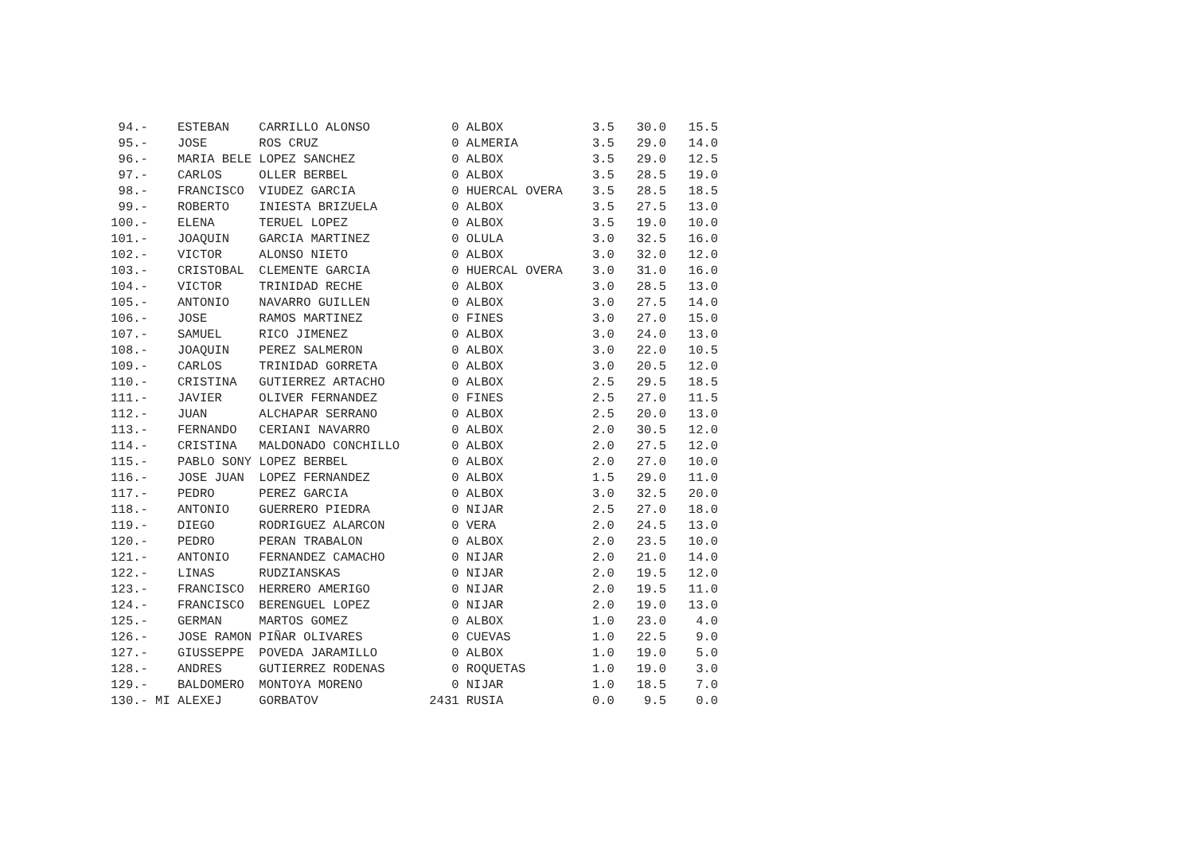| 94.- | ESTEBAN | CARRILLO ALONSO | 0 | ALBOX | 3.5 | 30.0 | 15.5 |
| 95.- | JOSE | ROS CRUZ | 0 | ALMERIA | 3.5 | 29.0 | 14.0 |
| 96.- | MARIA BELE | LOPEZ SANCHEZ | 0 | ALBOX | 3.5 | 29.0 | 12.5 |
| 97.- | CARLOS | OLLER BERBEL | 0 | ALBOX | 3.5 | 28.5 | 19.0 |
| 98.- | FRANCISCO | VIUDEZ GARCIA | 0 | HUERCAL OVERA | 3.5 | 28.5 | 18.5 |
| 99.- | ROBERTO | INIESTA BRIZUELA | 0 | ALBOX | 3.5 | 27.5 | 13.0 |
| 100.- | ELENA | TERUEL LOPEZ | 0 | ALBOX | 3.5 | 19.0 | 10.0 |
| 101.- | JOAQUIN | GARCIA MARTINEZ | 0 | OLULA | 3.0 | 32.5 | 16.0 |
| 102.- | VICTOR | ALONSO NIETO | 0 | ALBOX | 3.0 | 32.0 | 12.0 |
| 103.- | CRISTOBAL | CLEMENTE GARCIA | 0 | HUERCAL OVERA | 3.0 | 31.0 | 16.0 |
| 104.- | VICTOR | TRINIDAD RECHE | 0 | ALBOX | 3.0 | 28.5 | 13.0 |
| 105.- | ANTONIO | NAVARRO GUILLEN | 0 | ALBOX | 3.0 | 27.5 | 14.0 |
| 106.- | JOSE | RAMOS MARTINEZ | 0 | FINES | 3.0 | 27.0 | 15.0 |
| 107.- | SAMUEL | RICO JIMENEZ | 0 | ALBOX | 3.0 | 24.0 | 13.0 |
| 108.- | JOAQUIN | PEREZ SALMERON | 0 | ALBOX | 3.0 | 22.0 | 10.5 |
| 109.- | CARLOS | TRINIDAD GORRETA | 0 | ALBOX | 3.0 | 20.5 | 12.0 |
| 110.- | CRISTINA | GUTIERREZ ARTACHO | 0 | ALBOX | 2.5 | 29.5 | 18.5 |
| 111.- | JAVIER | OLIVER FERNANDEZ | 0 | FINES | 2.5 | 27.0 | 11.5 |
| 112.- | JUAN | ALCHAPAR SERRANO | 0 | ALBOX | 2.5 | 20.0 | 13.0 |
| 113.- | FERNANDO | CERIANI NAVARRO | 0 | ALBOX | 2.0 | 30.5 | 12.0 |
| 114.- | CRISTINA | MALDONADO CONCHILLO | 0 | ALBOX | 2.0 | 27.5 | 12.0 |
| 115.- | PABLO SONY | LOPEZ BERBEL | 0 | ALBOX | 2.0 | 27.0 | 10.0 |
| 116.- | JOSE JUAN | LOPEZ FERNANDEZ | 0 | ALBOX | 1.5 | 29.0 | 11.0 |
| 117.- | PEDRO | PEREZ GARCIA | 0 | ALBOX | 3.0 | 32.5 | 20.0 |
| 118.- | ANTONIO | GUERRERO PIEDRA | 0 | NIJAR | 2.5 | 27.0 | 18.0 |
| 119.- | DIEGO | RODRIGUEZ ALARCON | 0 | VERA | 2.0 | 24.5 | 13.0 |
| 120.- | PEDRO | PERAN TRABALON | 0 | ALBOX | 2.0 | 23.5 | 10.0 |
| 121.- | ANTONIO | FERNANDEZ CAMACHO | 0 | NIJAR | 2.0 | 21.0 | 14.0 |
| 122.- | LINAS | RUDZIANSKAS | 0 | NIJAR | 2.0 | 19.5 | 12.0 |
| 123.- | FRANCISCO | HERRERO AMERIGO | 0 | NIJAR | 2.0 | 19.5 | 11.0 |
| 124.- | FRANCISCO | BERENGUEL LOPEZ | 0 | NIJAR | 2.0 | 19.0 | 13.0 |
| 125.- | GERMAN | MARTOS GOMEZ | 0 | ALBOX | 1.0 | 23.0 | 4.0 |
| 126.- | JOSE RAMON | PIÑAR OLIVARES | 0 | CUEVAS | 1.0 | 22.5 | 9.0 |
| 127.- | GIUSSEPPE | POVEDA JARAMILLO | 0 | ALBOX | 1.0 | 19.0 | 5.0 |
| 128.- | ANDRES | GUTIERREZ RODENAS | 0 | ROQUETAS | 1.0 | 19.0 | 3.0 |
| 129.- | BALDOMERO | MONTOYA MORENO | 0 | NIJAR | 1.0 | 18.5 | 7.0 |
| 130.- MI | ALEXEJ | GORBATOV | 2431 | RUSIA | 0.0 | 9.5 | 0.0 |